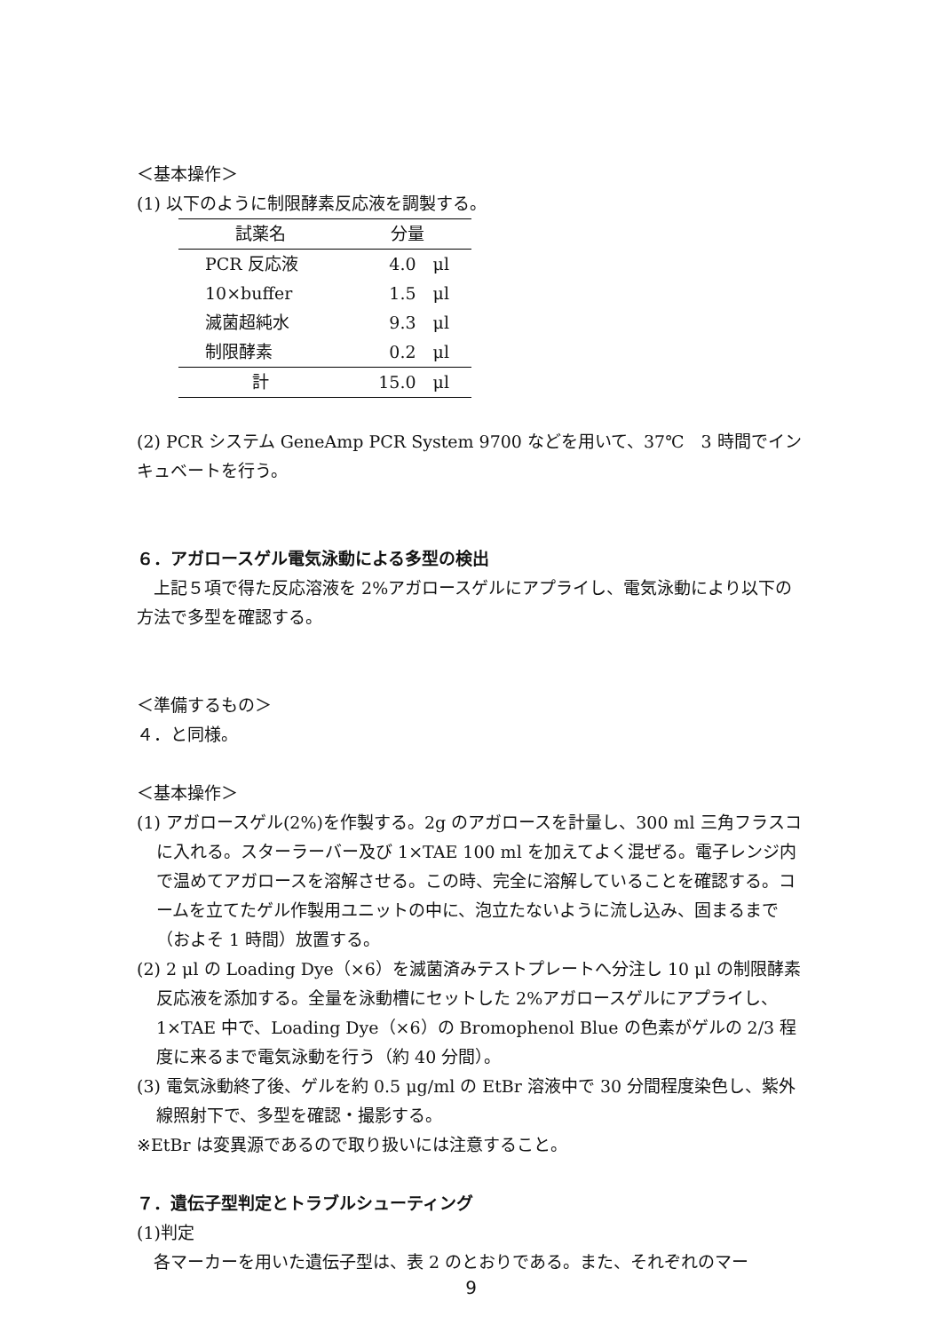＜基本操作＞
(1) 以下のように制限酵素反応液を調製する。
| 試薬名 | 分量 |
| --- | --- |
| PCR 反応液 | 4.0 μl |
| 10×buffer | 1.5 μl |
| 滅菌超純水 | 9.3 μl |
| 制限酵素 | 0.2 μl |
| 計 | 15.0 μl |
(2) PCR システム GeneAmp PCR System 9700 などを用いて、37℃　3 時間でインキュベートを行う。
６．アガロースゲル電気泳動による多型の検出
　上記５項で得た反応溶液を 2%アガロースゲルにアプライし、電気泳動により以下の方法で多型を確認する。
＜準備するもの＞
４．と同様。
＜基本操作＞
(1) アガロースゲル(2%)を作製する。2g のアガロースを計量し、300 ml 三角フラスコに入れる。スターラーバー及び 1×TAE 100 ml を加えてよく混ぜる。電子レンジ内で温めてアガロースを溶解させる。この時、完全に溶解していることを確認する。コームを立てたゲル作製用ユニットの中に、泡立たないように流し込み、固まるまで（およそ 1 時間）放置する。
(2) 2 μl の Loading Dye（×6）を滅菌済みテストプレートへ分注し 10 μl の制限酵素反応液を添加する。全量を泳動槽にセットした 2%アガロースゲルにアプライし、1×TAE 中で、Loading Dye（×6）の Bromophenol Blue の色素がゲルの 2/3 程度に来るまで電気泳動を行う（約 40 分間）。
(3) 電気泳動終了後、ゲルを約 0.5 μg/ml の EtBr 溶液中で 30 分間程度染色し、紫外線照射下で、多型を確認・撮影する。
※EtBr は変異源であるので取り扱いには注意すること。
７．遺伝子型判定とトラブルシューティング
(1)判定
　各マーカーを用いた遺伝子型は、表 2 のとおりである。また、それぞれのマー
9